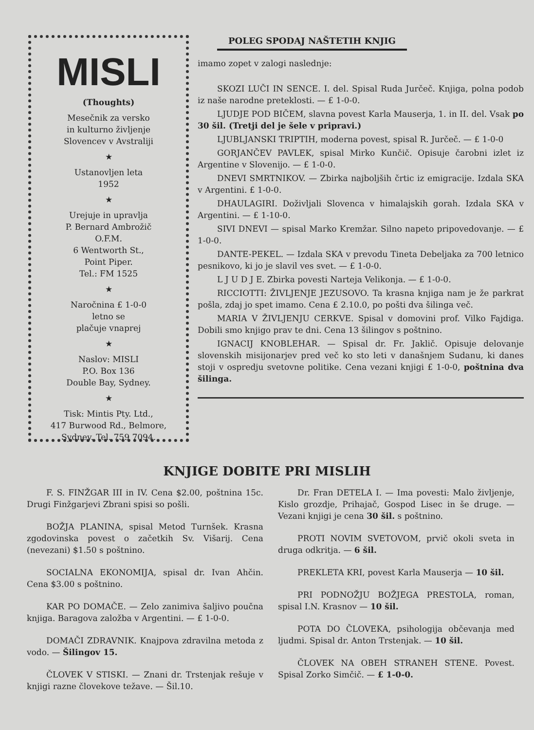MISLI
(Thoughts)
Mesečnik za versko
in kulturno življenje
Slovencev v Avstraliji
★
Ustanovljen leta
1952
★
Urejuje in upravlja
P. Bernard Ambrožič
O.F.M.
6 Wentworth St.,
Point Piper.
Tel.: FM 1525
★
Naročnina £ 1-0-0
letno se
plačuje vnaprej
★
Naslov: MISLI
P.O. Box 136
Double Bay, Sydney.
★
Tisk: Mintis Pty. Ltd.,
417 Burwood Rd., Belmore,
Sydney. Tel. 759 7094.
POLEG SPODAJ NAŠTETIH KNJIG
imamo zopet v zalogi naslednje:
SKOZI LUČI IN SENCE. I. del. Spisal Ruda Jurčeč. Knjiga, polna podob iz naše narodne preteklosti. — £ 1-0-0.
LJUDJE POD BIČEM, slavna povest Karla Mauserja, 1. in II. del. Vsak po 30 šil. (Tretji del je šele v pripravi.)
LJUBLJANSKI TRIPTIH, moderna povest, spisal R. Jurčeč. — £ 1-0-0
GORJANČEV PAVLEK, spisal Mirko Kunčič. Opisuje čarobni izlet iz Argentine v Slovenijo. — £ 1-0-0.
DNEVI SMRTNIKOV. — Zbirka najboljših črtic iz emigracije. Izdala SKA v Argentini. £ 1-0-0.
DHAULAGIRI. Doživljali Slovenca v himalajskih gorah. Izdala SKA v Argentini. — £ 1-10-0.
SIVI DNEVI — spisal Marko Kremžar. Silno napeto pripovedovanje. — £ 1-0-0.
DANTE-PEKEL. — Izdala SKA v prevodu Tineta Debeljaka za 700 letnico pesnikovo, ki jo je slavil ves svet. — £ 1-0-0.
L J U D J E. Zbirka povesti Narteja Velikonja. — £ 1-0-0.
RICCIOTTI: ŽIVLJENJE JEZUSOVO. Ta krasna knjiga nam je že parkrat pošla, zdaj jo spet imamo. Cena £ 2.10.0, po pošti dva šilinga več.
MARIA V ŽIVLJENJU CERKVE. Spisal v domovini prof. Vilko Fajdiga. Dobili smo knjigo prav te dni. Cena 13 šilingov s poštnino.
IGNACIJ KNOBLEHAR. — Spisal dr. Fr. Jaklič. Opisuje delovanje slovenskih misijonarjev pred več ko sto leti v današnjem Sudanu, ki danes stoji v ospredju svetovne politike. Cena vezani knjigi £ 1-0-0, poštnina dva šilinga.
KNJIGE DOBITE PRI MISLIH
F. S. FINŽGAR III in IV. Cena $2.00, poštnina 15c. Drugi Finžgarjevi Zbrani spisi so pošli.
BOŽJA PLANINA, spisal Metod Turnšek. Krasna zgodovinska povest o začetkih Sv. Višarij. Cena (nevezani) $1.50 s poštnino.
SOCIALNA EKONOMIJA, spisal dr. Ivan Ahčin. Cena $3.00 s poštnino.
KAR PO DOMAČE. — Zelo zanimiva šaljivo poučna knjiga. Baragova založba v Argentini. — £ 1-0-0.
DOMAČI ZDRAVNIK. Knajpova zdravilna metoda z vodo. — Šilingov 15.
ČLOVEK V STISKI. — Znani dr. Trstenjak rešuje v knjigi razne človekove težave. — Šil.10.
Dr. Fran DETELA I. — Ima povesti: Malo življenje, Kislo grozdje, Prihajač, Gospod Lisec in še druge. — Vezani knjigi je cena 30 šil. s poštnino.
PROTI NOVIM SVETOVOM, prvič okoli sveta in druga odkritja. — 6 šil.
PREKLETA KRI, povest Karla Mauserja — 10 šil.
PRI PODNOŽJU BOŽJEGA PRESTOLA, roman, spisal I.N. Krasnov — 10 šil.
POTA DO ČLOVEKA, psihologija občevanja med ljudmi. Spisal dr. Anton Trstenjak. — 10 šil.
ČLOVEK NA OBEH STRANEH STENE. Povest. Spisal Zorko Simčič. — £ 1-0-0.